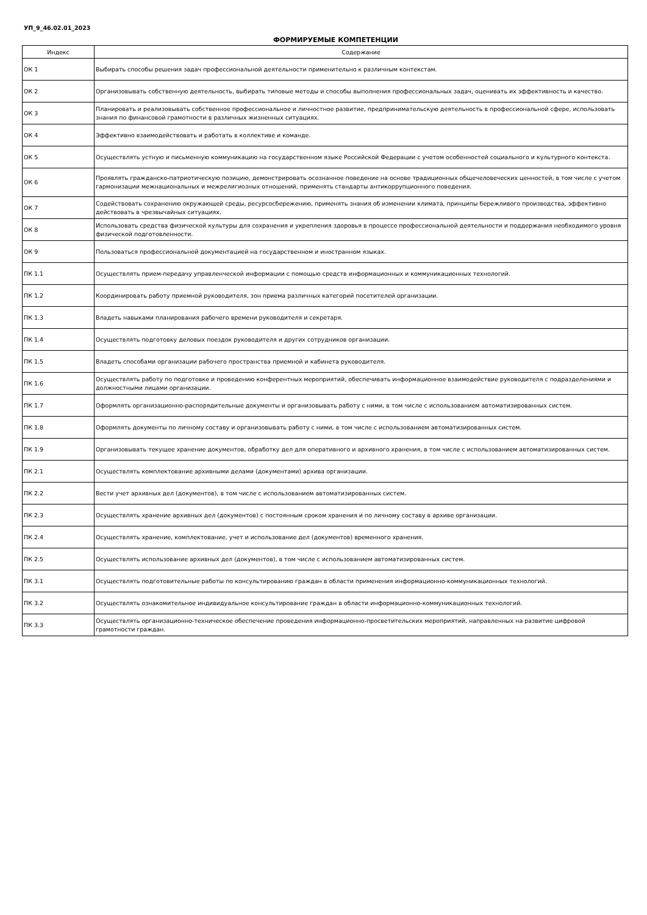УП_9_46.02.01_2023
ФОРМИРУЕМЫЕ КОМПЕТЕНЦИИ
| Индекс | Содержание |
| --- | --- |
| ОК 1 | Выбирать способы решения задач профессиональной деятельности применительно к различным контекстам. |
| ОК 2 | Организовывать собственную деятельность, выбирать типовые методы и способы выполнения профессиональных задач, оценивать их эффективность и качество. |
| ОК 3 | Планировать и реализовывать собственное профессиональное и личностное развитие, предпринимательскую деятельность в профессиональной сфере, использовать знания по финансовой грамотности в различных жизненных ситуациях. |
| ОК 4 | Эффективно взаимодействовать и работать в коллективе и команде. |
| ОК 5 | Осуществлять устную и письменную коммуникацию на государственном языке Российской Федерации с учетом особенностей социального и культурного контекста. |
| ОК 6 | Проявлять гражданско-патриотическую позицию, демонстрировать осознанное поведение на основе традиционных общечеловеческих ценностей, в том числе с учетом гармонизации межнациональных и межрелигиозных отношений, применять стандарты антикоррупционного поведения. |
| ОК 7 | Содействовать сохранению окружающей среды, ресурсосбережению, применять знания об изменении климата, принципы бережливого производства, эффективно действовать в чрезвычайных ситуациях. |
| ОК 8 | Использовать средства физической культуры для сохранения и укрепления здоровья в процессе профессиональной деятельности и поддержания необходимого уровня физической подготовленности. |
| ОК 9 | Пользоваться профессиональной документацией на государственном и иностранном языках. |
| ПК 1.1 | Осуществлять прием-передачу управленческой информации с помощью средств информационных и коммуникационных технологий. |
| ПК 1.2 | Координировать работу приемной руководителя, зон приема различных категорий посетителей организации. |
| ПК 1.3 | Владеть навыками планирования рабочего времени руководителя и секретаря. |
| ПК 1.4 | Осуществлять подготовку деловых поездок руководителя и других сотрудников организации. |
| ПК 1.5 | Владеть способами организации рабочего пространства приемной и кабинета руководителя. |
| ПК 1.6 | Осуществлять работу по подготовке и проведению конферентных мероприятий, обеспечивать информационное взаимодействие руководителя с подразделениями и должностными лицами организации. |
| ПК 1.7 | Оформлять организационно-распорядительные документы и организовывать работу с ними, в том числе с использованием автоматизированных систем. |
| ПК 1.8 | Оформлять документы по личному составу и организовывать работу с ними, в том числе с использованием автоматизированных систем. |
| ПК 1.9 | Организовывать текущее хранение документов, обработку дел для оперативного и архивного хранения, в том числе с использованием автоматизированных систем. |
| ПК 2.1 | Осуществлять комплектование архивными делами (документами) архива организации. |
| ПК 2.2 | Вести учет архивных дел (документов), в том числе с использованием автоматизированных систем. |
| ПК 2.3 | Осуществлять хранение архивных дел (документов) с постоянным сроком хранения и по личному составу в архиве организации. |
| ПК 2.4 | Осуществлять хранение, комплектование, учет и использование дел (документов) временного хранения. |
| ПК 2.5 | Осуществлять использование архивных дел (документов), в том числе с использованием автоматизированных систем. |
| ПК 3.1 | Осуществлять подготовительные работы по консультированию граждан в области применения информационно-коммуникационных технологий. |
| ПК 3.2 | Осуществлять ознакомительное индивидуальное консультирование граждан в области информационно-коммуникационных технологий. |
| ПК 3.3 | Осуществлять организационно-техническое обеспечение проведения информационно-просветительских мероприятий, направленных на развитие цифровой грамотности граждан. |